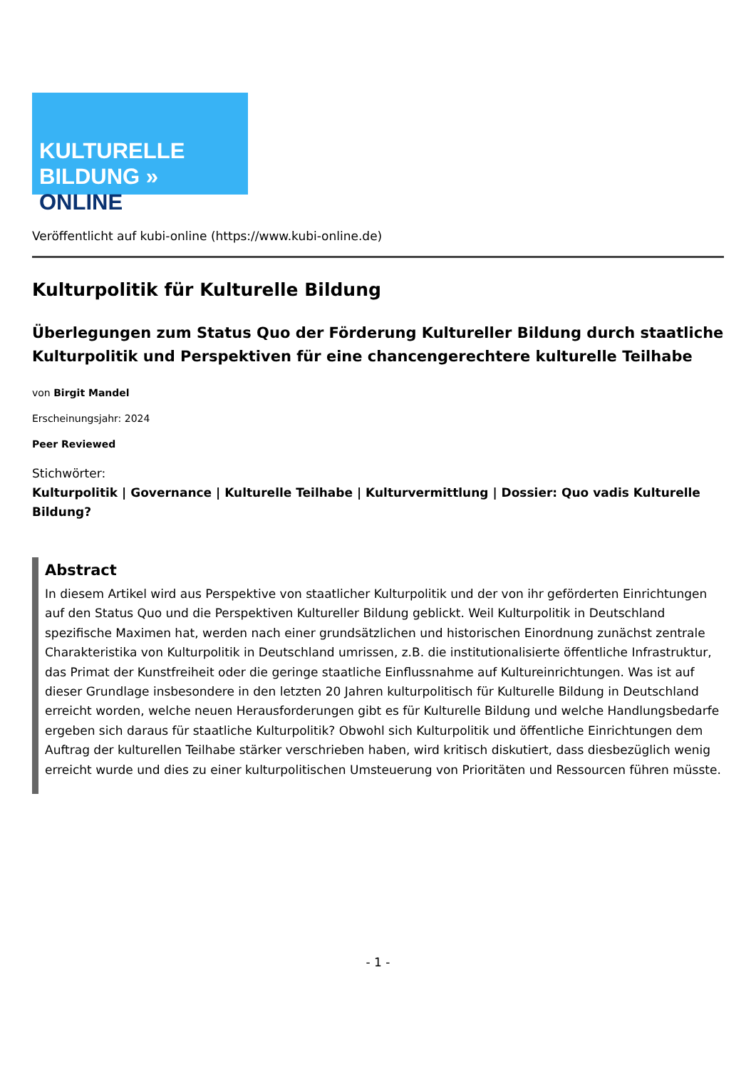KULTURELLE
BILDUNG » ONLINE
Veröffentlicht auf kubi-online (https://www.kubi-online.de)
Kulturpolitik für Kulturelle Bildung
Überlegungen zum Status Quo der Förderung Kultureller Bildung durch staatliche Kulturpolitik und Perspektiven für eine chancengerechtere kulturelle Teilhabe
von Birgit Mandel
Erscheinungsjahr: 2024
Peer Reviewed
Stichwörter:
Kulturpolitik | Governance | Kulturelle Teilhabe | Kulturvermittlung | Dossier: Quo vadis Kulturelle Bildung?
Abstract
In diesem Artikel wird aus Perspektive von staatlicher Kulturpolitik und der von ihr geförderten Einrichtungen auf den Status Quo und die Perspektiven Kultureller Bildung geblickt. Weil Kulturpolitik in Deutschland spezifische Maximen hat, werden nach einer grundsätzlichen und historischen Einordnung zunächst zentrale Charakteristika von Kulturpolitik in Deutschland umrissen, z.B. die institutionalisierte öffentliche Infrastruktur, das Primat der Kunstfreiheit oder die geringe staatliche Einflussnahme auf Kultureinrichtungen. Was ist auf dieser Grundlage insbesondere in den letzten 20 Jahren kulturpolitisch für Kulturelle Bildung in Deutschland erreicht worden, welche neuen Herausforderungen gibt es für Kulturelle Bildung und welche Handlungsbedarfe ergeben sich daraus für staatliche Kulturpolitik? Obwohl sich Kulturpolitik und öffentliche Einrichtungen dem Auftrag der kulturellen Teilhabe stärker verschrieben haben, wird kritisch diskutiert, dass diesbezüglich wenig erreicht wurde und dies zu einer kulturpolitischen Umsteuerung von Prioritäten und Ressourcen führen müsste.
- 1 -